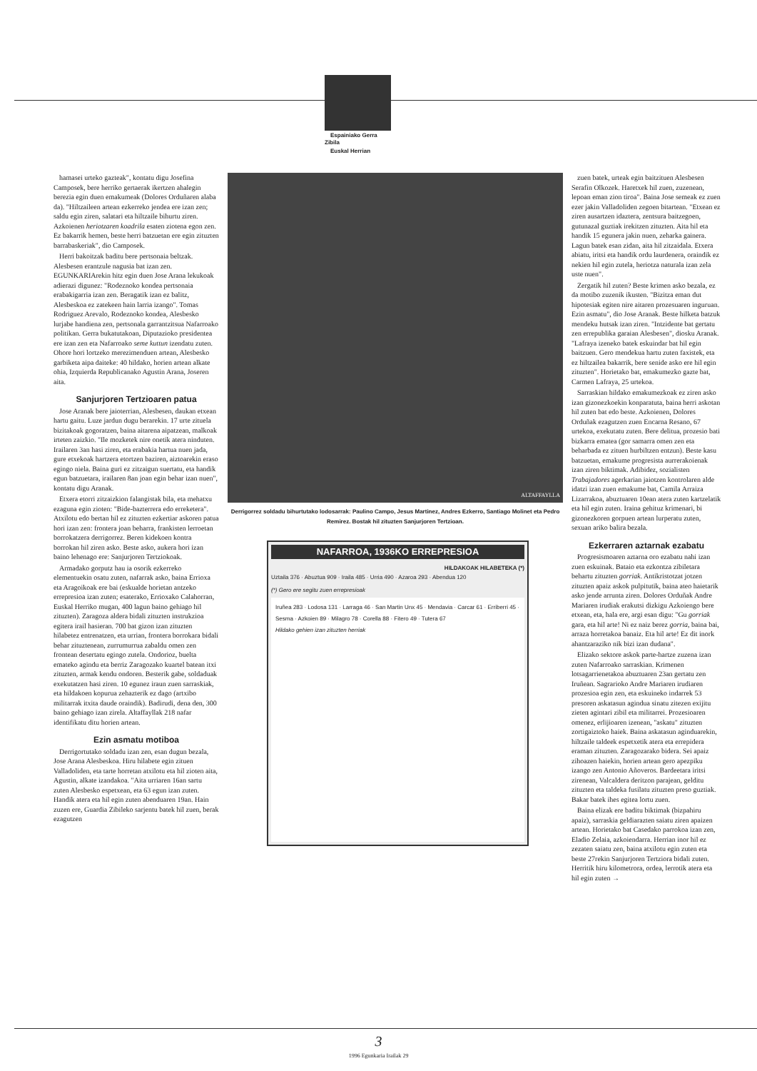Espainiako Gerra Zibila
Euskal Herrian
hamasei urteko gazteak", kontatu digu Josefina Camposek, bere herriko gertaerak ikertzen ahalegin berezia egin duen emakumeak (Dolores Orduñaren alaba da). "Hiltzaileen artean ezkerreko jendea ere izan zen; saldu egin ziren, salatari eta hiltzaile bihurtu ziren. Azkoienen heriotzaren koadrila esaten ziotena egon zen. Ez bakarrik hemen, beste herri batzuetan ere egin zituzten barrabaskeriak", dio Camposek.
Herri bakoitzak baditu bere pertsonaia beltzak. Alesbesen erantzule nagusia bat izan zen. EGUNKARIArekin hitz egin duen Jose Arana lekukoak adierazi digunez: "Rodeznoko kondea pertsonaia erabakigarria izan zen. Beragatik izan ez balitz, Alesbeskoa ez zatekeen hain larria izango". Tomas Rodriguez Arevalo, Rodeznoko kondea, Alesbesko lurjabe handiena zen, pertsonala garrantzitsua Nafarroako politikan. Gerra bukatutakoan, Diputazioko presidentea ere izan zen eta Nafarroako seme kuttun izendatu zuten. Ohore hori lortzeko merezimenduen artean, Alesbesko garbiketa aipa daiteke: 40 hildako, horien artean alkate ohia, Izquierda Republicanako Agustin Arana, Joseren aita.
Sanjurjoren Tertzioaren patua
Jose Aranak bere jaioterrian, Alesbesen, daukan etxean hartu gaitu. Luze jardun dugu berarekin. 17 urte zituela bizitakoak gogoratzen, baina aitarena aipatzean, malkoak irteten zaizkio. "Ile mozketek nire onetik atera ninduten. Irailaren 3an hasi ziren, eta erabakia hartua nuen jada, gure etxekoak hartzera etortzen baziren, aiztoarekin eraso egingo niela. Baina guri ez zitzaigun suertatu, eta handik egun batzuetara, irailaren 8an joan egin behar izan nuen", kontatu digu Aranak.
Etxera etorri zitzaizkion falangistak bila, eta mehatxu ezaguna egin zioten: "Bide-bazterrera edo erreketera". Atxilotu edo bertan hil ez zituzten ezkertiar askoren patua hori izan zen: frontera joan beharra, frankisten lerroetan borrokatzera derrigorrez. Beren kidekoen kontra borrokan hil ziren asko. Beste asko, aukera hori izan baino lehenago ere: Sanjurjoren Tertziokoak.
Armadako gorputz hau ia osorik ezkerreko elementuekin osatu zuten, nafarrak asko, baina Errioxa eta Aragoikoak ere bai (eskualde horietan antzeko errepresioa izan zuten; esaterako, Errioxako Calahorran, Euskal Herriko mugan, 400 lagun baino gehiago hil zituzten). Zaragoza aldera bidali zituzten instrukzioa egitera irail hasieran. 700 bat gizon izan zituzten hilabetez entrenatzen, eta urrian, frontera borrokara bidali behar zituztenean, zurrumurrua zabaldu omen zen frontean desertatu egingo zutela. Ondorioz, bueltа emateko agindu eta berriz Zaragozako kuartel batean itxi zituzten, armak kendu ondoren. Besterik gabe, soldaduak exekutatzen hasi ziren. 10 egunez iraun zuen sarraskiak, eta hildakoen kopurua zehazterik ez dago (artxibo militarrak itxita daude oraindik). Badirudi, dena den, 300 baino gehiago izan zirela. Altaffayllak 218 nafar identifikatu ditu horien artean.
Ezin asmatu motiboa
Derrigortutako soldadu izan zen, esan dugun bezala, Jose Arana Alesbeskoa. Hiru hilabete egin zituen Valladoliden, eta tarte horretan atxilotu eta hil zioten aita, Agustin, alkate izandakoa. "Aita urriaren 16an sartu zuten Alesbesko espetxean, eta 63 egun izan zuten. Handik atera eta hil egin zuten abenduaren 19an. Hain zuzen ere, Guardia Zibileko sarjentu batek hil zuen, berak ezagutzen
ALTAFFAYLLA
Derrigorrez soldadu bihurtutako lodosarrak: Paulino Campo, Jesus Martinez, Andres Ezkerro, Santiago Molinet eta Pedro Remirez. Bostak hil zituzten Sanjurjoren Tertzioan.
NAFARROA, 1936KO ERREPRESIOA
HILDAKOAK HILABETEKA (*)
Uztaila 376 · Abuztua 909 · Iraila 485 · Urria 490 · Azaroa 293 · Abendua 120
(*) Gero ere segitu zuen errepresioak
Iruñea 283 · Lodosa 131 · Larraga 46 · San Martin Unx 45 · Mendavia · Carcar 61 · Erriberri 45 · Sesma · Azkoien 89 · Milagro 78 · Corella 88 · Fitero 49 · Tutera 67
Hildako gehien izan zituzten herriak
zuen batek, urteak egin baitzituen Alesbesen Serafin Olkozek. Haretxek hil zuen, zuzenean, lepoan eman zion tiroa". Baina Jose semeak ez zuen ezer jakin Valladoliden zegoen bitartean. "Etxean ez ziren ausartzen idaztera, zentsura baitzegoen, gutunazal guztiak irekitzen zituzten. Aita hil eta handik 15 egunera jakin nuen, zeharka gainera. Lagun batek esan zidan, aita hil zitzaidala. Etxera abiatu, iritsi eta handik ordu laurdenera, oraindik ez nekien hil egin zutela, heriotza naturala izan zela uste nuen".
Zergatik hil zuten? Beste krimen asko bezala, ez da motibo zuzenik ikusten. "Bizitza eman dut hipotesiak egiten nire aitaren prozesuaren inguruan. Ezin asmatu", dio Jose Aranak. Beste hilketa batzuk mendeku hutsak izan ziren. "Intzidente bat gertatu zen errepublika garaian Alesbesen", diosku Aranak. "Lafraya izeneko batek eskuindar bat hil egin baitzuen. Gero mendekua hartu zuten faxistek, eta ez hiltzailea bakarrik, bere senide asko ere hil egin zituzten". Horietako bat, emakumezko gazte bat, Carmen Lafraya, 25 urtekoa.
Sarraskian hildako emakumezkoak ez ziren asko izan gizonezkoekin konparatuta, baina herri askotan hil zuten bat edo beste. Azkoienen, Dolores Orduñak ezagutzen zuen Encarna Resano, 67 urtekoa, exekutatu zuten. Bere delitua, prozesio bati bizkarra ematea (gor samarra omen zen eta beharbada ez zituen hurbiltzen entzun). Beste kasu batzuetan, emakume progresista aurrerakoienak izan ziren biktimak. Adibidez, sozialisten Trabajadores agerkarian jaiotzen kontrolaren alde idatzi izan zuen emakume bat, Camila Arraiza Lizarrakoa, abuztuaren 10ean atera zuten kartzelatik eta hil egin zuten. Iraina gehituz krimenari, bi gizonezkoren gorpuen artean lurperatu zuten, sexuan ariko balira bezala.
Ezkerraren aztarnak ezabatu
Progresismoaren aztarna oro ezabatu nahi izan zuen eskuinak. Bataio eta ezkontza zibiletara behartu zituzten gorriak. Antikristotzat jotzen zituzten apaiz askok pulpitutik, baina ateo haietarik asko jende arrunta ziren. Dolores Orduñak Andre Mariaren irudiak erakutsi dizkigu Azkoiengo bere etxean, eta, hala ere, argi esan digu: "Gu gorriak gara, eta hil arte! Ni ez naiz berez gorria, baina bai, arraza horretakoa banaiz. Eta hil arte! Ez dit inork ahantzaraziko nik bizi izan dudana".
Elizako sektore askok parte-hartze zuzena izan zuten Nafarroako sarraskian. Krimenen lotsagarrienetakoa abuztuaren 23an gertatu zen Iruñean. Sagrarioko Andre Mariaren irudiaren prozesioa egin zen, eta eskuineko indarrek 53 presoren askatasun agindua sinatu zitezen exijitu zieten agintari zibil eta militarrei. Prozesioaren omenez, erlijioaren izenean, "askatu" zituzten zortigaiztoko haiek. Baina askatasun aginduarekin, hiltzaile taldeek espetxetik atera eta errepidera eraman zituzten. Zaragozarako bidera. Sei apaiz zihoazen haiekin, horien artean gero apezpiku izango zen Antonio Añoveros. Bardeetara iritsi zirenean, Valcaldera deritzon parajean, gelditu zituzten eta taldeka fusilatu zituzten preso guztiak. Bakar batek ihes egitea lortu zuen.
Baina elizak ere baditu biktimak (bizpahiru apaiz), sarraskia geldiarazten saiatu ziren apaizen artean. Horietako bat Casedako parrokoa izan zen, Eladio Zelaia, azkoiendarra. Herrian inor hil ez zezaten saiatu zen, baina atxilotu egin zuten eta beste 27rekin Sanjurjoren Tertziora bidali zuten. Herritik hiru kilometrora, ordea, lerrotik atera eta hil egin zuten →
3
1996 Egunkaria Irailak 29